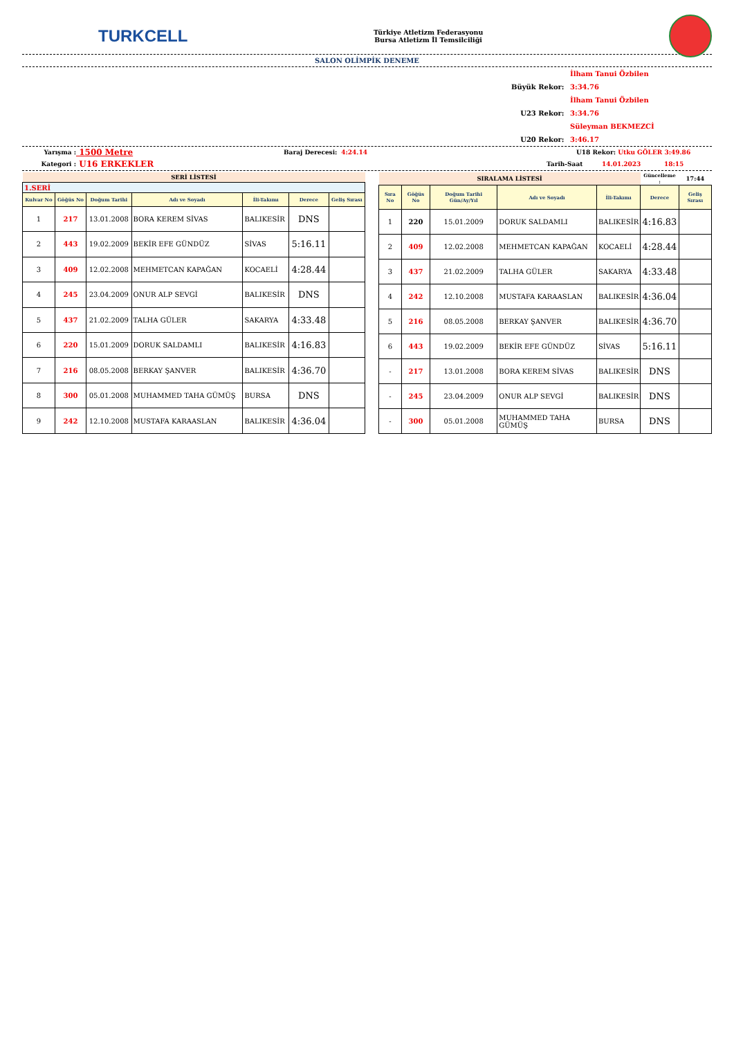TURKCELL
Türkiye Atletizm Federasyonu
Bursa Atletizm İl Temsilciliği
SALON OLİMPİK DENEME
Büyük Rekor: İlham Tanui Özbilen 3:34.76
U23 Rekor: İlham Tanui Özbilen 3:34.76
U20 Rekor: Süleyman BEKMEZCİ 3:46.17
Yarışma :
1500 Metre
Baraj Derecesi:
4:24.14 U18 Rekor: Utku GÖLER 3:49.86
Kategori :
U16 ERKEKLER
Tarih-Saat 14.01.2023 18:15
| SERİ LİSTESİ | | | | | | |
| 1.SERİ | | | | | | |
| Kulvar No | Göğüs No | Doğum Tarihi | Adı ve Soyadı | İli-Takımı | Derece | Geliş Sırası |
| 1 | 217 | 13.01.2008 | BORA KEREM SİVAS | BALIKESİR | DNS | |
| 2 | 443 | 19.02.2009 | BEKİR EFE GÜNDÜZ | SİVAS | 5:16.11 | |
| 3 | 409 | 12.02.2008 | MEHMETCAN KAPAĞAN | KOCAELİ | 4:28.44 | |
| 4 | 245 | 23.04.2009 | ONUR ALP SEVGİ | BALIKESİR | DNS | |
| 5 | 437 | 21.02.2009 | TALHA GÜLER | SAKARYA | 4:33.48 | |
| 6 | 220 | 15.01.2009 | DORUK SALDAMLI | BALIKESİR | 4:16.83 | |
| 7 | 216 | 08.05.2008 | BERKAY ŞANVER | BALIKESİR | 4:36.70 | |
| 8 | 300 | 05.01.2008 | MUHAMMED TAHA GÜMÜŞ | BURSA | DNS | |
| 9 | 242 | 12.10.2008 | MUSTAFA KARAASLAN | BALIKESİR | 4:36.04 | |
| SIRALAMA LİSTESİ | | | | | Güncelleme : | 17:44 |
| Sıra No | Göğüs No | Doğum Tarihi Gün/Ay/Yıl | Adı ve Soyadı | İli-Takımı | Derece | Geliş Sırası |
| 1 | 220 | 15.01.2009 | DORUK SALDAMLI | BALIKESİR | 4:16.83 | |
| 2 | 409 | 12.02.2008 | MEHMETCAN KAPAĞAN | KOCAELİ | 4:28.44 | |
| 3 | 437 | 21.02.2009 | TALHA GÜLER | SAKARYA | 4:33.48 | |
| 4 | 242 | 12.10.2008 | MUSTAFA KARAASLAN | BALIKESİR | 4:36.04 | |
| 5 | 216 | 08.05.2008 | BERKAY ŞANVER | BALIKESİR | 4:36.70 | |
| 6 | 443 | 19.02.2009 | BEKİR EFE GÜNDÜZ | SİVAS | 5:16.11 | |
| - | 217 | 13.01.2008 | BORA KEREM SİVAS | BALIKESİR | DNS | |
| - | 245 | 23.04.2009 | ONUR ALP SEVGİ | BALIKESİR | DNS | |
| - | 300 | 05.01.2008 | MUHAMMED TAHA GÜMÜŞ | BURSA | DNS | |